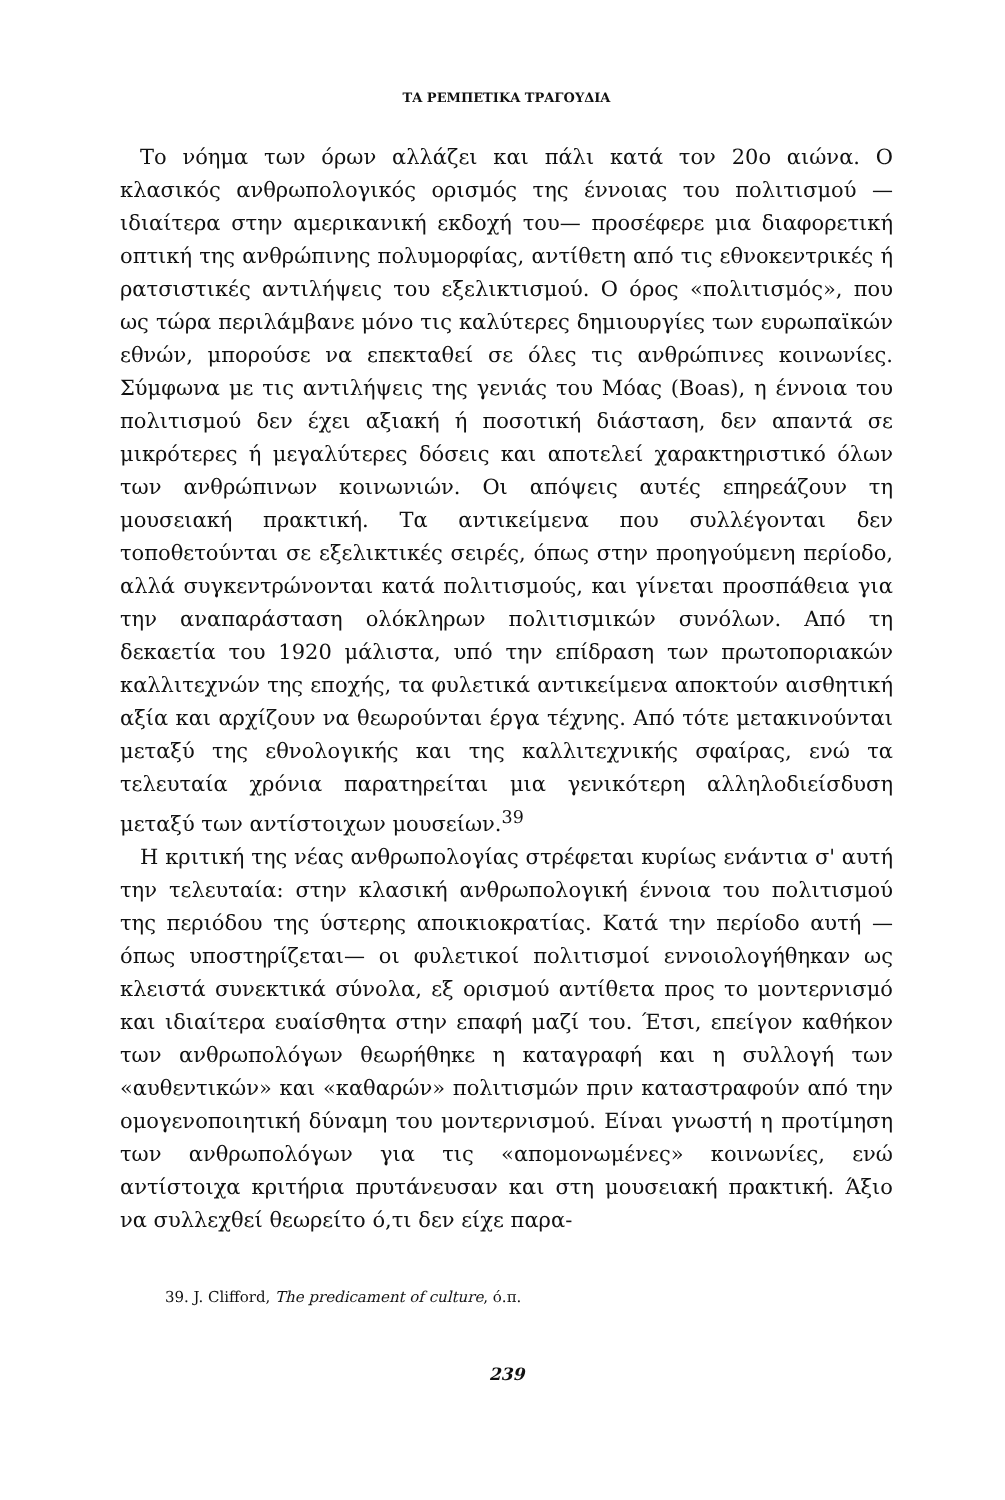ΤΑ ΡΕΜΠΕΤΙΚΑ ΤΡΑΓΟΥΔΙΑ
Το νόημα των όρων αλλάζει και πάλι κατά τον 20ο αιώνα. Ο κλασικός ανθρωπολογικός ορισμός της έννοιας του πολιτισμού —ιδιαίτερα στην αμερικανική εκδοχή του— προσέφερε μια διαφορετική οπτική της ανθρώπινης πολυμορφίας, αντίθετη από τις εθνοκεντρικές ή ρατσιστικές αντιλήψεις του εξελικτισμού. Ο όρος «πολιτισμός», που ως τώρα περιλάμβανε μόνο τις καλύτερες δημιουργίες των ευρωπαϊκών εθνών, μπορούσε να επεκταθεί σε όλες τις ανθρώπινες κοινωνίες. Σύμφωνα με τις αντιλήψεις της γενιάς του Μόας (Boas), η έννοια του πολιτισμού δεν έχει αξιακή ή ποσοτική διάσταση, δεν απαντά σε μικρότερες ή μεγαλύτερες δόσεις και αποτελεί χαρακτηριστικό όλων των ανθρώπινων κοινωνιών. Οι απόψεις αυτές επηρεάζουν τη μουσειακή πρακτική. Τα αντικείμενα που συλλέγονται δεν τοποθετούνται σε εξελικτικές σειρές, όπως στην προηγούμενη περίοδο, αλλά συγκεντρώνονται κατά πολιτισμούς, και γίνεται προσπάθεια για την αναπαράσταση ολόκληρων πολιτισμικών συνόλων. Από τη δεκαετία του 1920 μάλιστα, υπό την επίδραση των πρωτοποριακών καλλιτεχνών της εποχής, τα φυλετικά αντικείμενα αποκτούν αισθητική αξία και αρχίζουν να θεωρούνται έργα τέχνης. Από τότε μετακινούνται μεταξύ της εθνολογικής και της καλλιτεχνικής σφαίρας, ενώ τα τελευταία χρόνια παρατηρείται μια γενικότερη αλληλοδιείσδυση μεταξύ των αντίστοιχων μουσείων.<sup>39</sup>
Η κριτική της νέας ανθρωπολογίας στρέφεται κυρίως ενάντια σ' αυτή την τελευταία: στην κλασική ανθρωπολογική έννοια του πολιτισμού της περιόδου της ύστερης αποικιοκρατίας. Κατά την περίοδο αυτή —όπως υποστηρίζεται— οι φυλετικοί πολιτισμοί εννοιολογήθηκαν ως κλειστά συνεκτικά σύνολα, εξ ορισμού αντίθετα προς το μοντερνισμό και ιδιαίτερα ευαίσθητα στην επαφή μαζί του. Έτσι, επείγον καθήκον των ανθρωπολόγων θεωρήθηκε η καταγραφή και η συλλογή των «αυθεντικών» και «καθαρών» πολιτισμών πριν καταστραφούν από την ομογενοποιητική δύναμη του μοντερνισμού. Είναι γνωστή η προτίμηση των ανθρωπολόγων για τις «απομονωμένες» κοινωνίες, ενώ αντίστοιχα κριτήρια πρυτάνευσαν και στη μουσειακή πρακτική. Άξιο να συλλεχθεί θεωρείτο ό,τι δεν είχε παρα-
39. J. Clifford, The predicament of culture, ό.π.
239